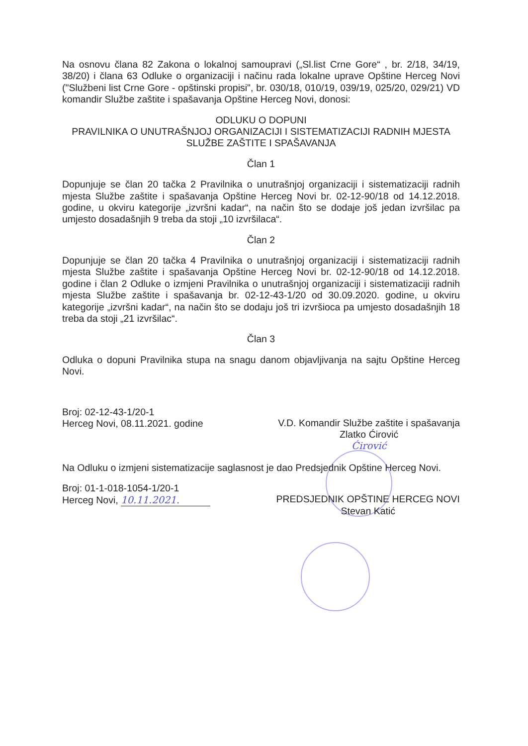Na osnovu člana 82 Zakona o lokalnoj samoupravi („Sl.list Crne Gore“ , br. 2/18, 34/19, 38/20) i člana 63 Odluke o organizaciji i načinu rada lokalne uprave Opštine Herceg Novi ("Službeni list Crne Gore - opštinski propisi", br. 030/18, 010/19, 039/19, 025/20, 029/21) VD komandir Službe zaštite i spašavanja Opštine Herceg Novi, donosi:
ODLUKU O DOPUNI
PRAVILNIKA O UNUTRAŠNJOJ ORGANIZACIJI I SISTEMATIZACIJI RADNIH MJESTA SLUŽBE ZAŠTITE I SPAŠAVANJA
Član 1
Dopunjuje se član 20 tačka 2 Pravilnika o unutrašnjoj organizaciji i sistematizaciji radnih mjesta Službe zaštite i spašavanja Opštine Herceg Novi br. 02-12-90/18 od 14.12.2018. godine, u okviru kategorije „izvršni kadar“, na način što se dodaje još jedan izvršilac pa umjesto dosadašnjih 9 treba da stoji „10 izvršilaca“.
Član 2
Dopunjuje se član 20 tačka 4 Pravilnika o unutrašnjoj organizaciji i sistematizaciji radnih mjesta Službe zaštite i spašavanja Opštine Herceg Novi br. 02-12-90/18 od 14.12.2018. godine i član 2 Odluke o izmjeni Pravilnika o unutrašnjoj organizaciji i sistematizaciji radnih mjesta Službe zaštite i spašavanja br. 02-12-43-1/20 od 30.09.2020. godine, u okviru kategorije „izvršni kadar“, na način što se dodaju još tri izvršioca pa umjesto dosadašnjih 18 treba da stoji „21 izvršilac“.
Član 3
Odluka o dopuni Pravilnika stupa na snagu danom objavljivanja na sajtu Opštine Herceg Novi.
Broj: 02-12-43-1/20-1
Herceg Novi, 08.11.2021. godine
V.D. Komandir Službe zaštite i spašavanja
Zlatko Ćirović
Ćirović
Na Odluku o izmjeni sistematizacije saglasnost je dao Predsjednik Opštine Herceg Novi.
Broj: 01-1-018-1054-1/20-1
Herceg Novi, 10.11.2021.
PREDSJEDNIK OPŠTINE HERCEG NOVI
Stevan Katić